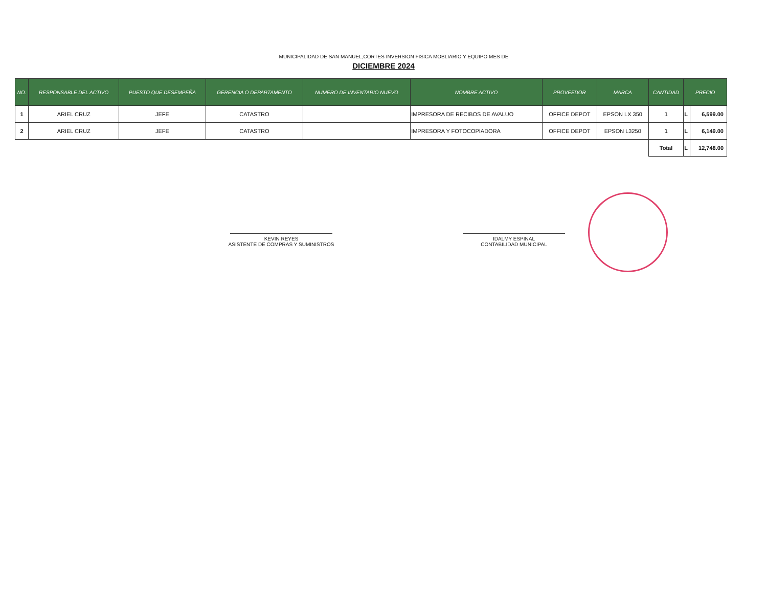MUNICIPALIDAD DE SAN MANUEL,CORTES INVERSION FISICA MOBLIARIO Y EQUIPO MES DE
DICIEMBRE 2024
| NO. | RESPONSABLE DEL ACTIVO | PUESTO QUE DESEMPEÑA | GERENCIA O DEPARTAMENTO | NUMERO DE INVENTARIO NUEVO | NOMBRE ACTIVO | PROVEEDOR | MARCA | CANTIDAD | PRECIO | |
| --- | --- | --- | --- | --- | --- | --- | --- | --- | --- | --- |
| 1 | ARIEL CRUZ | JEFE | CATASTRO | | IMPRESORA DE RECIBOS DE AVALUO | OFFICE DEPOT | EPSON LX 350 | 1 | L | 6,599.00 |
| 2 | ARIEL CRUZ | JEFE | CATASTRO | | IMPRESORA Y FOTOCOPIADORA | OFFICE DEPOT | EPSON L3250 | 1 | L | 6,149.00 |
| | | | | | | | | Total | L | 12,748.00 |
KEVIN REYES
ASISTENTE DE COMPRAS Y SUMINISTROS
IDALMY ESPINAL
CONTABILIDAD MUNICIPAL